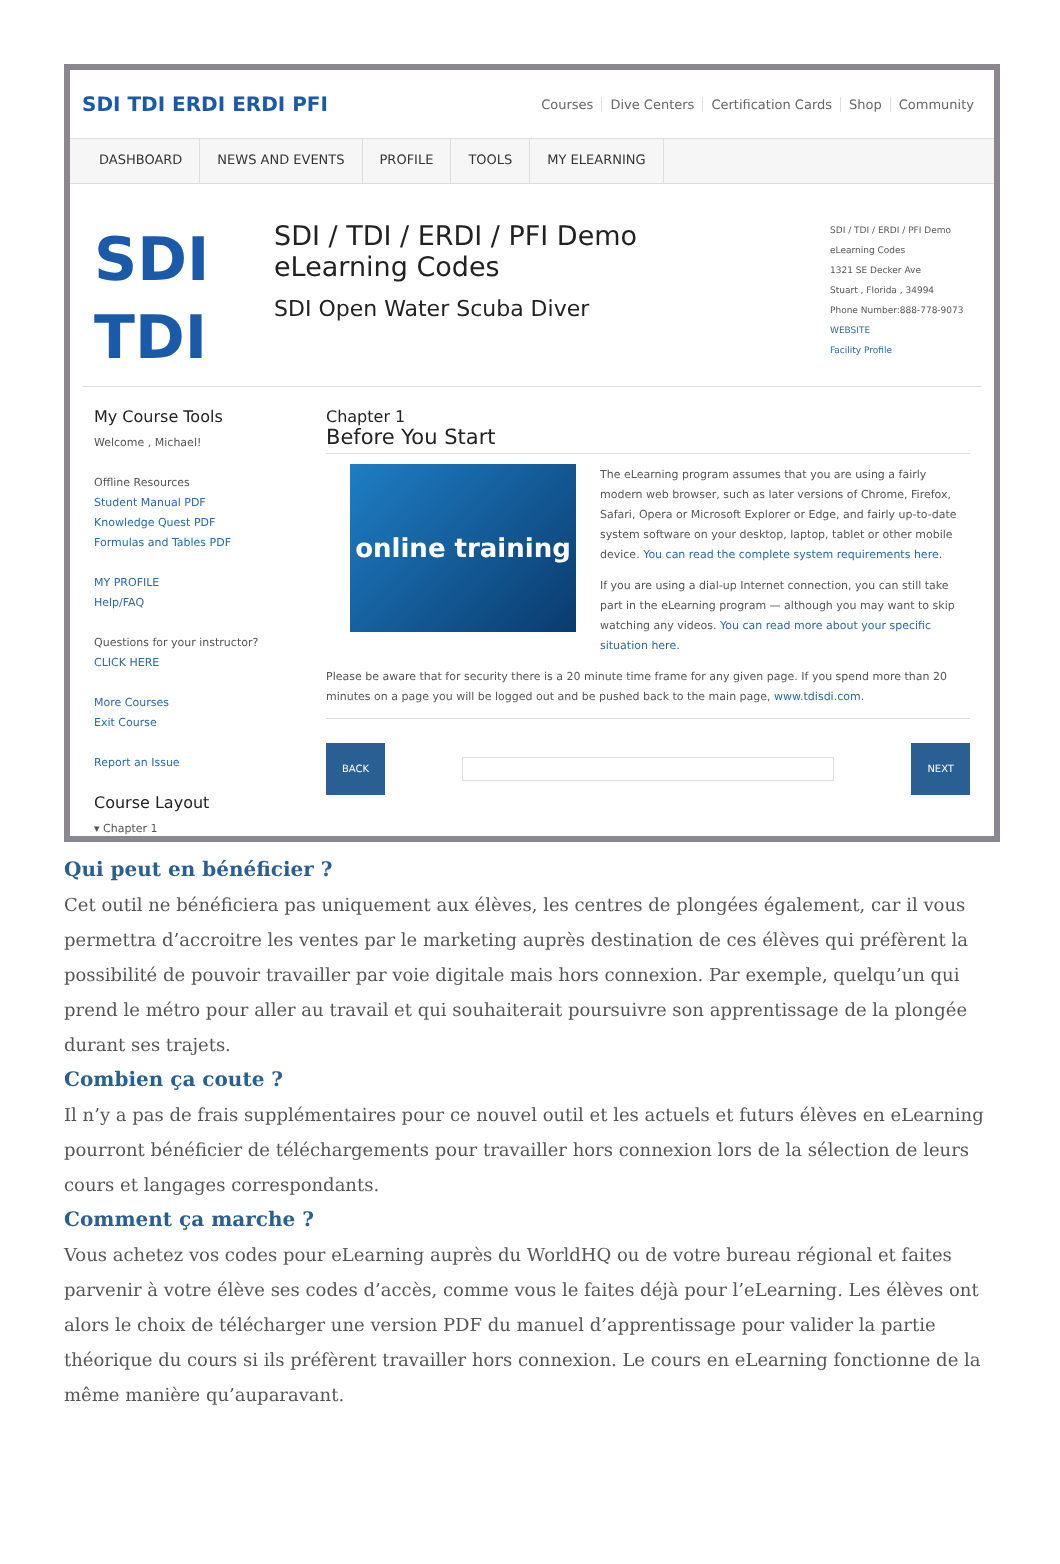SDI TDI ERDI ERDI PFI
Courses Dive Centers Certification Cards Shop Community
DASHBOARD NEWS AND EVENTS PROFILE TOOLS MY ELEARNING
SDI
TDI
SDI / TDI / ERDI / PFI Demo
eLearning Codes
SDI Open Water Scuba Diver
SDI / TDI / ERDI / PFI Demo
eLearning Codes
1321 SE Decker Ave
Stuart , Florida , 34994
Phone Number:888-778-9073
WEBSITE
Facility Profile
My Course Tools
Welcome , Michael!
Offline Resources
Student Manual PDF
Knowledge Quest PDF
Formulas and Tables PDF
MY PROFILE
Help/FAQ
Questions for your instructor?
CLICK HERE
More Courses
Exit Course
Report an Issue
Course Layout
▾ Chapter 1
Chapter 1
Before You Start
online training
The eLearning program assumes that you are using a fairly modern web browser, such as later versions of Chrome, Firefox, Safari, Opera or Microsoft Explorer or Edge, and fairly up-to-date system software on your desktop, laptop, tablet or other mobile device. You can read the complete system requirements here.
If you are using a dial-up Internet connection, you can still take part in the eLearning program — although you may want to skip watching any videos. You can read more about your specific situation here.
Please be aware that for security there is a 20 minute time frame for any given page. If you spend more than 20 minutes on a page you will be logged out and be pushed back to the main page, www.tdisdi.com.
BACK NEXT
Qui peut en bénéficier ?
Cet outil ne bénéficiera pas uniquement aux élèves, les centres de plongées également, car il vous permettra d’accroitre les ventes par le marketing auprès destination de ces élèves qui préfèrent la possibilité de pouvoir travailler par voie digitale mais hors connexion. Par exemple, quelqu’un qui prend le métro pour aller au travail et qui souhaiterait poursuivre son apprentissage de la plongée durant ses trajets.
Combien ça coute ?
Il n’y a pas de frais supplémentaires pour ce nouvel outil et les actuels et futurs élèves en eLearning pourront bénéficier de téléchargements pour travailler hors connexion lors de la sélection de leurs cours et langages correspondants.
Comment ça marche ?
Vous achetez vos codes pour eLearning auprès du WorldHQ ou de votre bureau régional et faites parvenir à votre élève ses codes d’accès, comme vous le faites déjà pour l’eLearning. Les élèves ont alors le choix de télécharger une version PDF du manuel d’apprentissage pour valider la partie théorique du cours si ils préfèrent travailler hors connexion. Le cours en eLearning fonctionne de la même manière qu’auparavant.